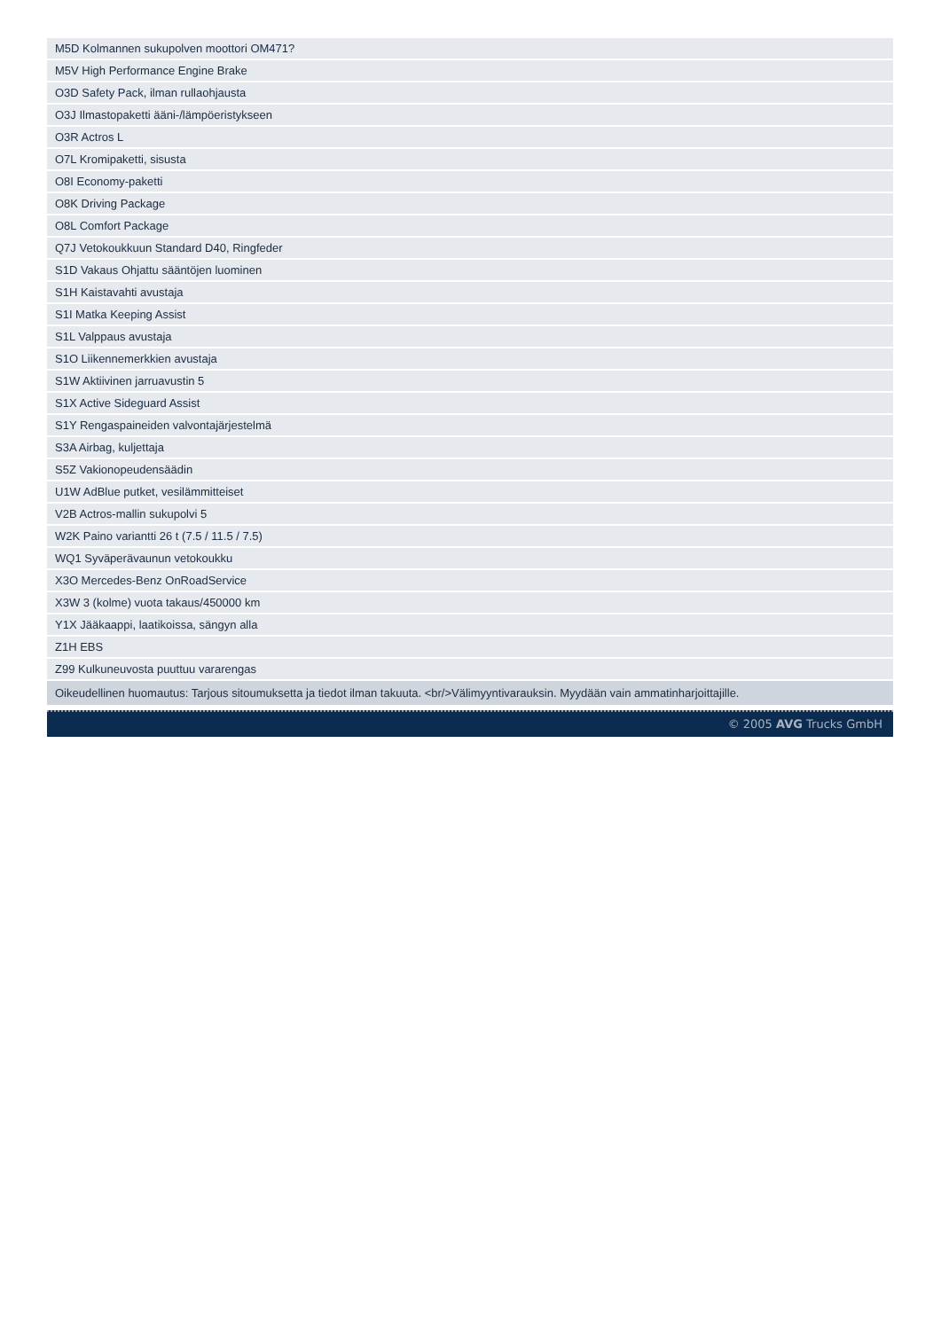| M5D Kolmannen sukupolven moottori OM471? |
| M5V High Performance Engine Brake |
| O3D Safety Pack, ilman rullaohjausta |
| O3J Ilmastopaketti ääni-/lämpöeristykseen |
| O3R Actros L |
| O7L Kromipaketti, sisusta |
| O8I Economy-paketti |
| O8K Driving Package |
| O8L Comfort Package |
| Q7J Vetokoukkuun Standard D40, Ringfeder |
| S1D Vakaus Ohjattu sääntöjen luominen |
| S1H Kaistavahti avustaja |
| S1I Matka Keeping Assist |
| S1L Valppaus avustaja |
| S1O Liikennemerkkien avustaja |
| S1W Aktiivinen jarruavustin 5 |
| S1X Active Sideguard Assist |
| S1Y Rengaspaineiden valvontajärjestelmä |
| S3A Airbag, kuljettaja |
| S5Z Vakionopeudensäädin |
| U1W AdBlue putket, vesilämmitteiset |
| V2B Actros-mallin sukupolvi 5 |
| W2K Paino variantti 26 t (7.5 / 11.5 / 7.5) |
| WQ1 Syväperävaunun vetokoukku |
| X3O Mercedes-Benz OnRoadService |
| X3W 3 (kolme) vuota takaus/450000 km |
| Y1X Jääkaappi, laatikoissa, sängyn alla |
| Z1H EBS |
| Z99 Kulkuneuvosta puuttuu vararengas |
| Oikeudellinen huomautus: Tarjous sitoumuksetta ja tiedot ilman takuuta. <br/>Välimyyntivarauksin. Myydään vain ammatinharjoittajille. |
© 2005 AVG Trucks GmbH